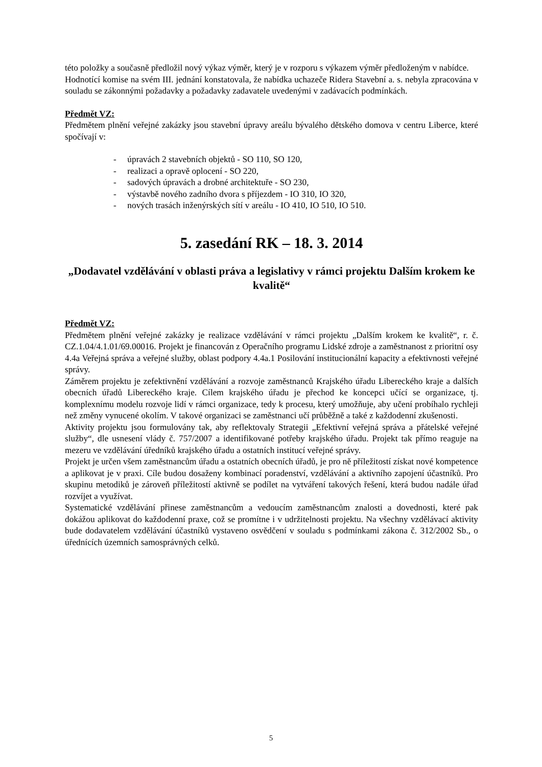této položky a současně předložil nový výkaz výměr, který je v rozporu s výkazem výměr předloženým v nabídce.
Hodnotící komise na svém III. jednání konstatovala, že nabídka uchazeče Ridera Stavební a. s. nebyla zpracována v souladu se zákonnými požadavky a požadavky zadavatele uvedenými v zadávacích podmínkách.
Předmět VZ:
Předmětem plnění veřejné zakázky jsou stavební úpravy areálu bývalého dětského domova v centru Liberce, které spočívají v:
- úpravách 2 stavebních objektů - SO 110, SO 120,
- realizaci a opravě oplocení - SO 220,
- sadových úpravách a drobné architektuře - SO 230,
- výstavbě nového zadního dvora s příjezdem - IO 310, IO 320,
- nových trasách inženýrských sítí v areálu - IO 410, IO 510, IO 510.
5. zasedání RK – 18. 3. 2014
„Dodavatel vzdělávání v oblasti práva a legislativy v rámci projektu Dalším krokem ke kvalitě“
Předmět VZ:
Předmětem plnění veřejné zakázky je realizace vzdělávání v rámci projektu „Dalším krokem ke kvalitě“, r. č. CZ.1.04/4.1.01/69.00016. Projekt je financován z Operačního programu Lidské zdroje a zaměstnanost z prioritní osy 4.4a Veřejná správa a veřejné služby, oblast podpory 4.4a.1 Posilování institucionální kapacity a efektivnosti veřejné správy.
Záměrem projektu je zefektivnění vzdělávání a rozvoje zaměstnanců Krajského úřadu Libereckého kraje a dalších obecních úřadů Libereckého kraje. Cílem krajského úřadu je přechod ke koncepci učící se organizace, tj. komplexnímu modelu rozvoje lidí v rámci organizace, tedy k procesu, který umožňuje, aby učení probíhalo rychleji než změny vynucené okolím. V takové organizaci se zaměstnanci učí průběžně a také z každodenní zkušenosti.
Aktivity projektu jsou formulovány tak, aby reflektovaly Strategii „Efektivní veřejná správa a přátelské veřejné služby“, dle usnesení vlády č. 757/2007 a identifikované potřeby krajského úřadu. Projekt tak přímo reaguje na mezeru ve vzdělávání úředníků krajského úřadu a ostatních institucí veřejné správy.
Projekt je určen všem zaměstnancům úřadu a ostatních obecních úřadů, je pro ně příležitostí získat nové kompetence a aplikovat je v praxi. Cíle budou dosaženy kombinací poradenství, vzdělávání a aktivního zapojení účastníků. Pro skupinu metodiků je zároveň příležitostí aktivně se podílet na vytváření takových řešení, která budou nadále úřad rozvíjet a využívat.
Systematické vzdělávání přinese zaměstnancům a vedoucím zaměstnancům znalosti a dovednosti, které pak dokážou aplikovat do každodenní praxe, což se promítne i v udržitelnosti projektu. Na všechny vzdělávací aktivity bude dodavatelem vzdělávání účastníků vystaveno osvědčení v souladu s podmínkami zákona č. 312/2002 Sb., o úřednících územních samosprávných celků.
5